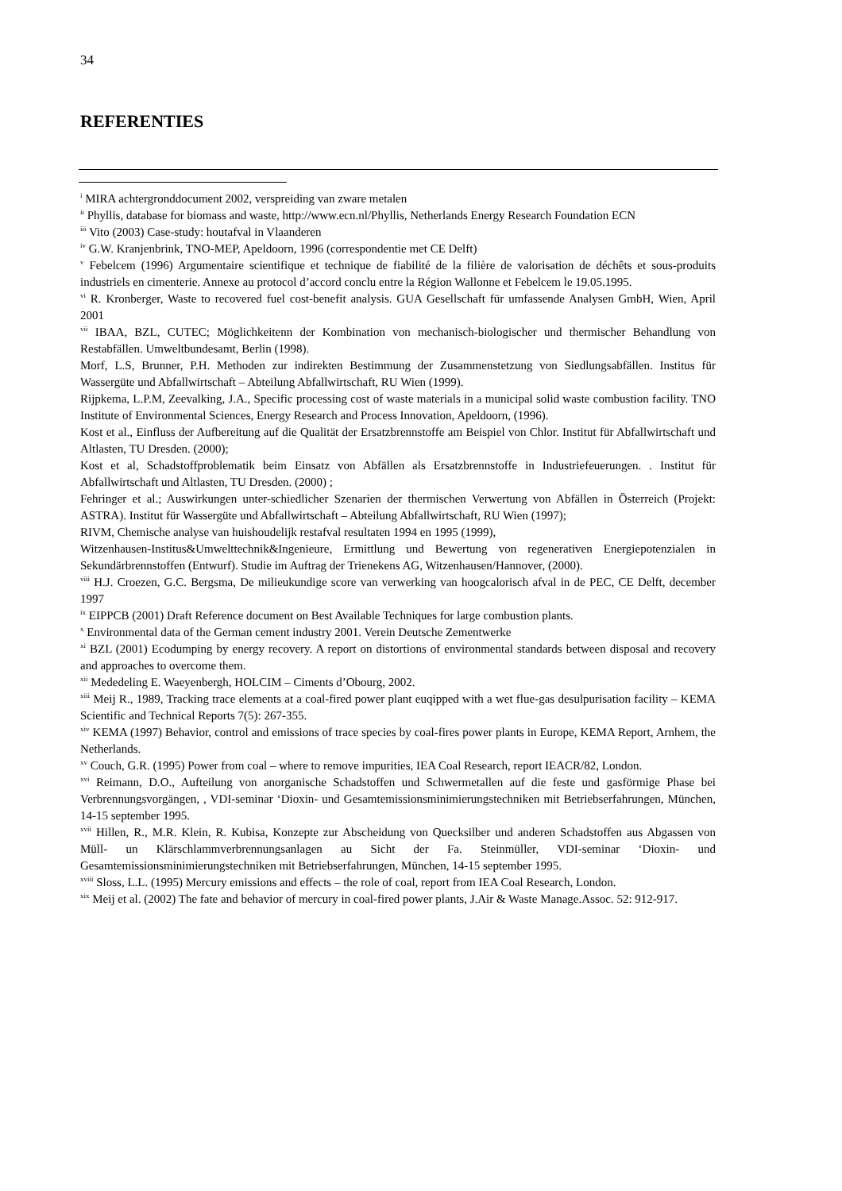34
REFERENTIES
<sup>i</sup> MIRA achtergronddocument 2002, verspreiding van zware metalen
<sup>ii</sup> Phyllis, database for biomass and waste, http://www.ecn.nl/Phyllis, Netherlands Energy Research Foundation ECN
<sup>iii</sup> Vito (2003) Case-study: houtafval in Vlaanderen
<sup>iv</sup> G.W. Kranjenbrink, TNO-MEP, Apeldoorn, 1996 (correspondentie met CE Delft)
<sup>v</sup> Febelcem (1996) Argumentaire scientifique et technique de fiabilité de la filière de valorisation de déchêts et sous-produits industriels en cimenterie. Annexe au protocol d’accord conclu entre la Région Wallonne et Febelcem le 19.05.1995.
<sup>vi</sup> R. Kronberger, Waste to recovered fuel cost-benefit analysis. GUA Gesellschaft für umfassende Analysen GmbH, Wien, April 2001
<sup>vii</sup> IBAA, BZL, CUTEC; Möglichkeitenn der Kombination von mechanisch-biologischer und thermischer Behandlung von Restabfällen. Umweltbundesamt, Berlin (1998).
Morf, L.S, Brunner, P.H. Methoden zur indirekten Bestimmung der Zusammenstetzung von Siedlungsabfällen. Institus für Wassergüte und Abfallwirtschaft – Abteilung Abfallwirtschaft, RU Wien (1999).
Rijpkema, L.P.M, Zeevalking, J.A., Specific processing cost of waste materials in a municipal solid waste combustion facility. TNO Institute of Environmental Sciences, Energy Research and Process Innovation, Apeldoorn, (1996).
Kost et al., Einfluss der Aufbereitung auf die Qualität der Ersatzbrennstoffe am Beispiel von Chlor. Institut für Abfallwirtschaft und Altlasten, TU Dresden. (2000);
Kost et al, Schadstoffproblematik beim Einsatz von Abfällen als Ersatzbrennstoffe in Industriefeuerungen. . Institut für Abfallwirtschaft und Altlasten, TU Dresden. (2000) ;
Fehringer et al.; Auswirkungen unter-schiedlicher Szenarien der thermischen Verwertung von Abfällen in Österreich (Projekt: ASTRA). Institut für Wassergüte und Abfallwirtschaft – Abteilung Abfallwirtschaft, RU Wien (1997);
RIVM, Chemische analyse van huishoudelijk restafval resultaten 1994 en 1995 (1999),
Witzenhausen-Institus&Umwelttechnik&Ingenieure, Ermittlung und Bewertung von regenerativen Energiepotenzialen in Sekundärbrennstoffen (Entwurf). Studie im Auftrag der Trienekens AG, Witzenhausen/Hannover, (2000).
<sup>viii</sup> H.J. Croezen, G.C. Bergsma, De milieukundige score van verwerking van hoogcalorisch afval in de PEC, CE Delft, december 1997
<sup>ix</sup> EIPPCB (2001) Draft Reference document on Best Available Techniques for large combustion plants.
<sup>x</sup> Environmental data of the German cement industry 2001. Verein Deutsche Zementwerke
<sup>xi</sup> BZL (2001) Ecodumping by energy recovery. A report on distortions of environmental standards between disposal and recovery and approaches to overcome them.
<sup>xii</sup> Mededeling E. Waeyenbergh, HOLCIM – Ciments d’Obourg, 2002.
<sup>xiii</sup> Meij R., 1989, Tracking trace elements at a coal-fired power plant euqipped with a wet flue-gas desulpurisation facility – KEMA Scientific and Technical Reports 7(5): 267-355.
<sup>xiv</sup> KEMA (1997) Behavior, control and emissions of trace species by coal-fires power plants in Europe, KEMA Report, Arnhem, the Netherlands.
<sup>xv</sup> Couch, G.R. (1995) Power from coal – where to remove impurities, IEA Coal Research, report IEACR/82, London.
<sup>xvi</sup> Reimann, D.O., Aufteilung von anorganische Schadstoffen und Schwermetallen auf die feste und gasförmige Phase bei Verbrennungsvorgängen, , VDI-seminar ‘Dioxin- und Gesamtemissionsminimierungstechniken mit Betriebserfahrungen, München, 14-15 september 1995.
<sup>xvii</sup> Hillen, R., M.R. Klein, R. Kubisa, Konzepte zur Abscheidung von Quecksilber und anderen Schadstoffen aus Abgassen von Müll- un Klärschlammverbrennungsanlagen au Sicht der Fa. Steinmüller, VDI-seminar ‘Dioxin- und Gesamtemissionsminimierungstechniken mit Betriebserfahrungen, München, 14-15 september 1995.
<sup>xviii</sup> Sloss, L.L. (1995) Mercury emissions and effects – the role of coal, report from IEA Coal Research, London.
<sup>xix</sup> Meij et al. (2002) The fate and behavior of mercury in coal-fired power plants, J.Air & Waste Manage.Assoc. 52: 912-917.